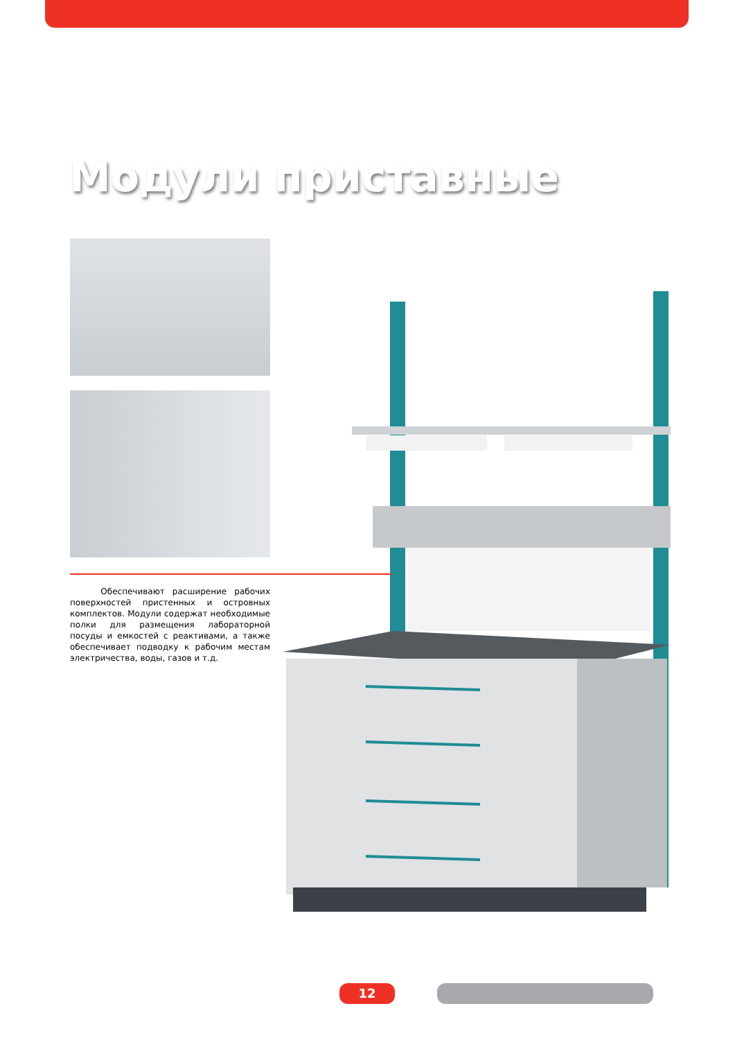Модули приставные
Обеспечивают расширение рабочих поверх­ностей пристенных и островных комплектов. Модули содержат необходимые полки для размещения лабораторной посуды и емкостей с реактивами, а также обеспечивает подводку к рабочим местам электричества, воды, газов и т.д.
12